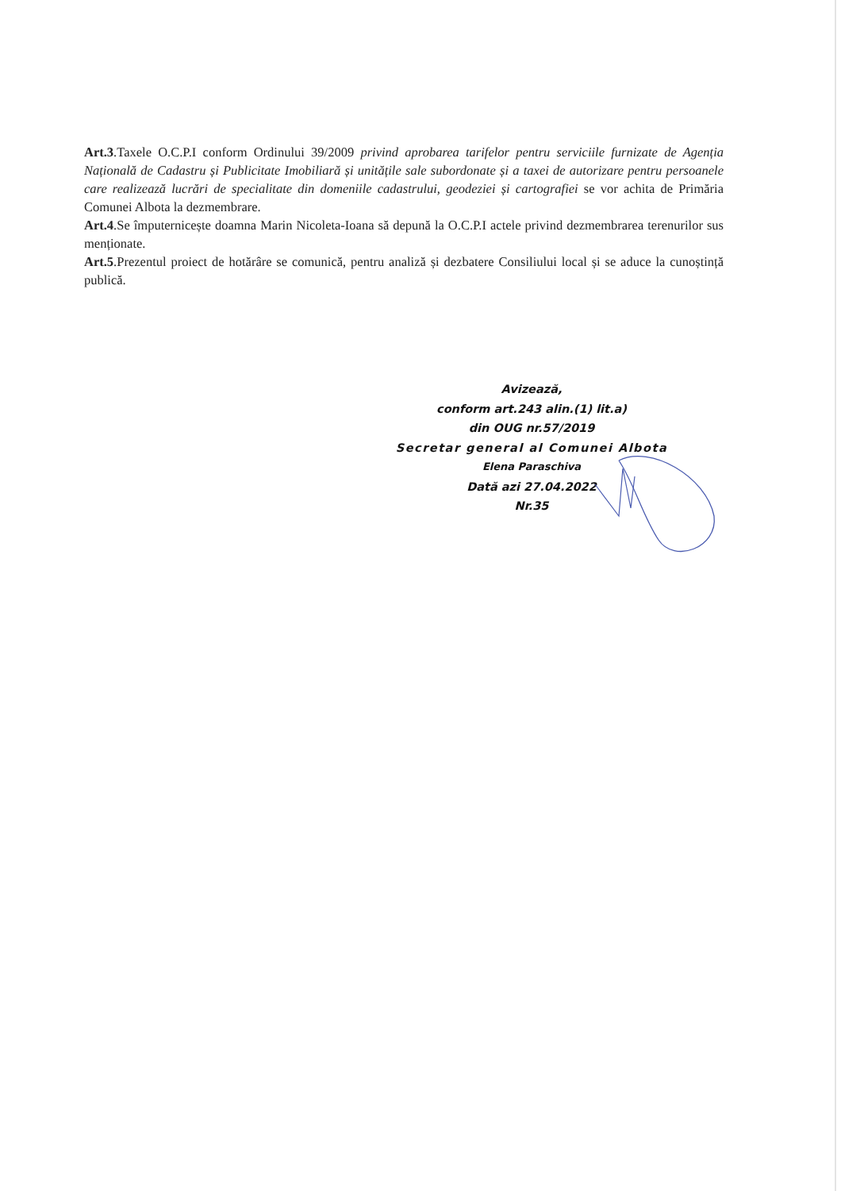Art.3.Taxele O.C.P.I conform Ordinului 39/2009 privind aprobarea tarifelor pentru serviciile furnizate de Agenția Națională de Cadastru și Publicitate Imobiliară și unitățile sale subordonate și a taxei de autorizare pentru persoanele care realizează lucrări de specialitate din domeniile cadastrului, geodeziei și cartografiei se vor achita de Primăria Comunei Albota la dezmembrare.
Art.4.Se împuternicește doamna Marin Nicoleta-Ioana să depună la O.C.P.I actele privind dezmembrarea terenurilor sus menționate.
Art.5.Prezentul proiect de hotărâre se comunică, pentru analiză și dezbatere Consiliului local și se aduce la cunoștință publică.
Avizează,
conform art.243 alin.(1) lit.a)
din OUG nr.57/2019
Secretar general al Comunei Albota
Elena Paraschiva
Dată azi 27.04.2022
Nr.35